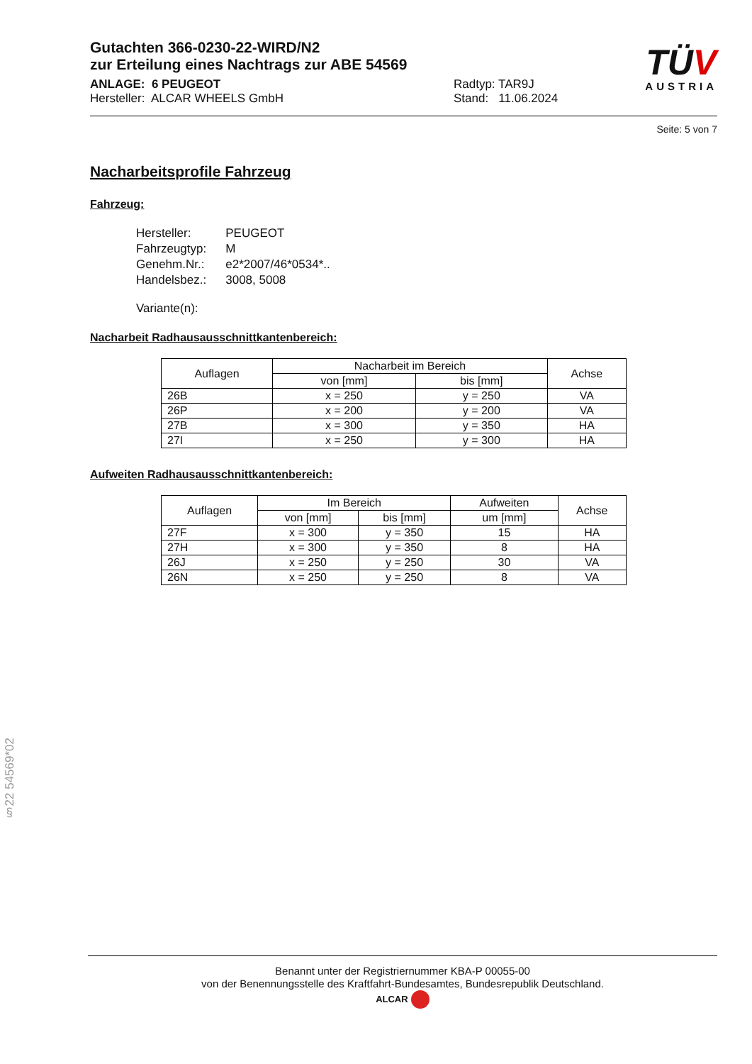Gutachten 366-0230-22-WIRD/N2
zur Erteilung eines Nachtrags zur ABE 54569
ANLAGE: 6 PEUGEOT
Hersteller: ALCAR WHEELS GmbH
Radtyp: TAR9J
Stand: 11.06.2024
TÜV
AUSTRIA
Seite: 5 von 7
Nacharbeitsprofile Fahrzeug
Fahrzeug:
| Hersteller: | PEUGEOT |
| Fahrzeugtyp: | M |
| Genehm.Nr.: | e2*2007/46*0534*.. |
| Handelsbez.: | 3008, 5008 |
| Variante(n): | |
Nacharbeit Radhausausschnittkantenbereich:
| Auflagen | Nacharbeit im Bereich | | Achse |
| --- | --- | --- | --- |
| | von [mm] | bis [mm] | |
| 26B | x = 250 | y = 250 | VA |
| 26P | x = 200 | y = 200 | VA |
| 27B | x = 300 | y = 350 | HA |
| 27I | x = 250 | y = 300 | HA |
Aufweiten Radhausausschnittkantenbereich:
| Auflagen | Im Bereich | | Aufweiten | Achse |
| --- | --- | --- | --- | --- |
| | von [mm] | bis [mm] | um [mm] | |
| 27F | x = 300 | y = 350 | 15 | HA |
| 27H | x = 300 | y = 350 | 8 | HA |
| 26J | x = 250 | y = 250 | 30 | VA |
| 26N | x = 250 | y = 250 | 8 | VA |
§22 54569*02
Benannt unter der Registriernummer KBA-P 00055-00
von der Benennungsstelle des Kraftfahrt-Bundesamtes, Bundesrepublik Deutschland.
ALCAR